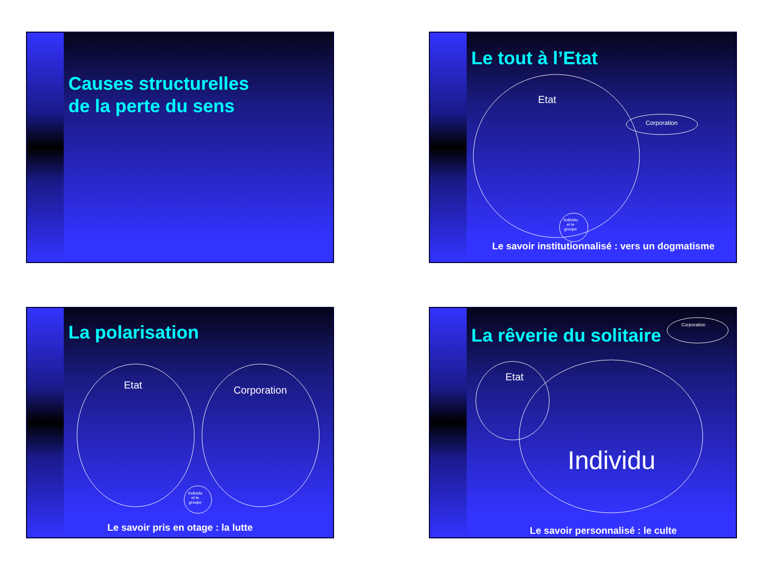Causes structurelles
de la perte du sens
Le tout à l’Etat
Etat
Corporation
Individu
et le
groupe
Le savoir institutionnalisé : vers un dogmatisme
La polarisation
Etat Corporation
Individu
et le
groupe
Le savoir pris en otage : la lutte
La rêverie du solitaire
Corporation
Etat
Individu
Le savoir personnalisé : le culte